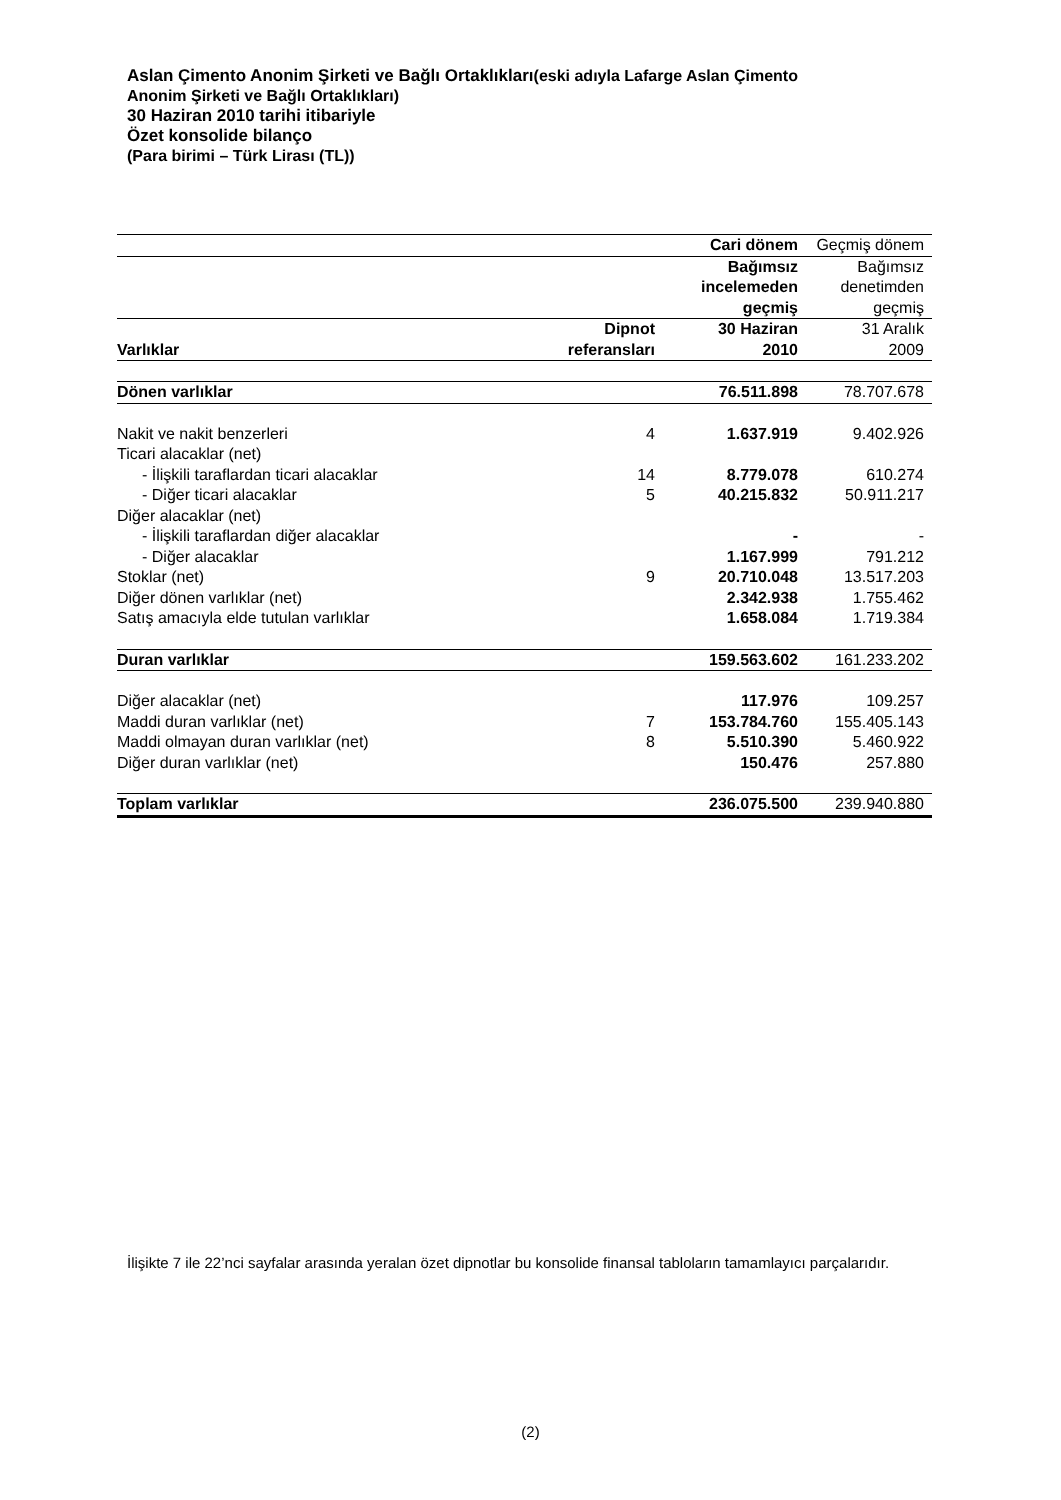Aslan Çimento Anonim Şirketi ve Bağlı Ortaklıkları(eski adıyla Lafarge Aslan Çimento
Anonim Şirketi ve Bağlı Ortaklıkları)
30 Haziran 2010 tarihi itibariyle
Özet konsolide bilanço
(Para birimi – Türk Lirası (TL))
| | | Cari dönem | Geçmiş dönem |
| --- | --- | --- | --- |
| | | Bağımsız incelemeden geçmiş | Bağımsız denetimden geçmiş |
| Varlıklar | Dipnot referansları | 30 Haziran 2010 | 31 Aralık 2009 |
| Dönen varlıklar | | 76.511.898 | 78.707.678 |
| Nakit ve nakit benzerleri | 4 | 1.637.919 | 9.402.926 |
| Ticari alacaklar (net) | | | |
| - İlişkili taraflardan ticari alacaklar | 14 | 8.779.078 | 610.274 |
| - Diğer ticari alacaklar | 5 | 40.215.832 | 50.911.217 |
| Diğer alacaklar (net) | | | |
| - İlişkili taraflardan diğer alacaklar | | - | - |
| - Diğer alacaklar | | 1.167.999 | 791.212 |
| Stoklar (net) | 9 | 20.710.048 | 13.517.203 |
| Diğer dönen varlıklar (net) | | 2.342.938 | 1.755.462 |
| Satış amacıyla elde tutulan varlıklar | | 1.658.084 | 1.719.384 |
| Duran varlıklar | | 159.563.602 | 161.233.202 |
| Diğer alacaklar (net) | | 117.976 | 109.257 |
| Maddi duran varlıklar (net) | 7 | 153.784.760 | 155.405.143 |
| Maddi olmayan duran varlıklar (net) | 8 | 5.510.390 | 5.460.922 |
| Diğer duran varlıklar (net) | | 150.476 | 257.880 |
| Toplam varlıklar | | 236.075.500 | 239.940.880 |
İlişikte 7 ile 22’nci sayfalar arasında yeralan özet dipnotlar bu konsolide finansal tabloların tamamlayıcı parçalarıdır.
(2)